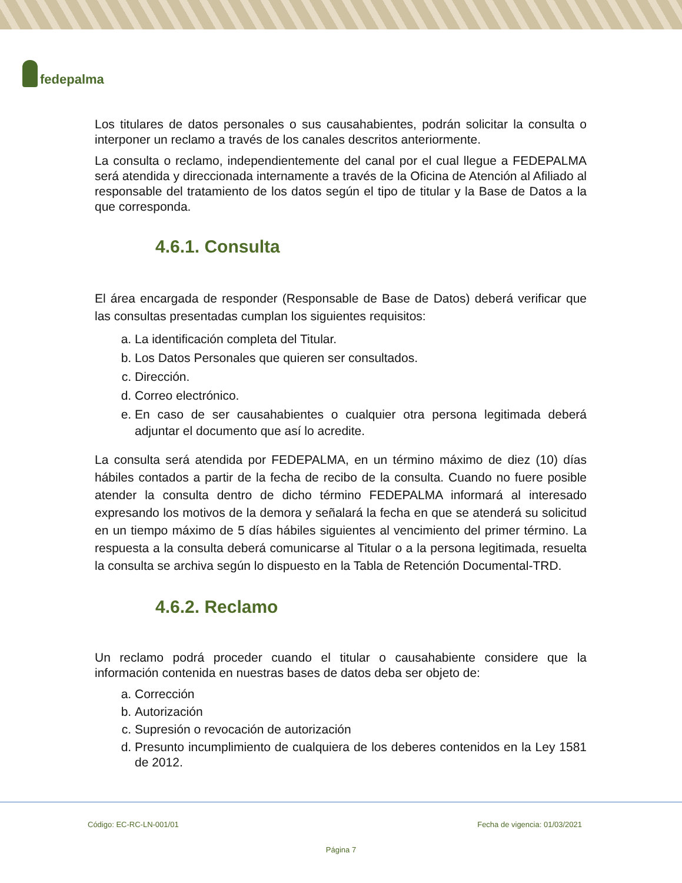fedepalma
Los titulares de datos personales o sus causahabientes, podrán solicitar la consulta o interponer un reclamo a través de los canales descritos anteriormente.
La consulta o reclamo, independientemente del canal por el cual llegue a FEDEPALMA será atendida y direccionada internamente a través de la Oficina de Atención al Afiliado al responsable del tratamiento de los datos según el tipo de titular y la Base de Datos a la que corresponda.
4.6.1. Consulta
El área encargada de responder (Responsable de Base de Datos) deberá verificar que las consultas presentadas cumplan los siguientes requisitos:
a. La identificación completa del Titular.
b. Los Datos Personales que quieren ser consultados.
c. Dirección.
d. Correo electrónico.
e. En caso de ser causahabientes o cualquier otra persona legitimada deberá adjuntar el documento que así lo acredite.
La consulta será atendida por FEDEPALMA, en un término máximo de diez (10) días hábiles contados a partir de la fecha de recibo de la consulta. Cuando no fuere posible atender la consulta dentro de dicho término FEDEPALMA informará al interesado expresando los motivos de la demora y señalará la fecha en que se atenderá su solicitud en un tiempo máximo de 5 días hábiles siguientes al vencimiento del primer término. La respuesta a la consulta deberá comunicarse al Titular o a la persona legitimada, resuelta la consulta se archiva según lo dispuesto en la Tabla de Retención Documental-TRD.
4.6.2. Reclamo
Un reclamo podrá proceder cuando el titular o causahabiente considere que la información contenida en nuestras bases de datos deba ser objeto de:
a. Corrección
b. Autorización
c. Supresión o revocación de autorización
d. Presunto incumplimiento de cualquiera de los deberes contenidos en la Ley 1581 de 2012.
Código: EC-RC-LN-001/01 Fecha de vigencia: 01/03/2021
Página 7